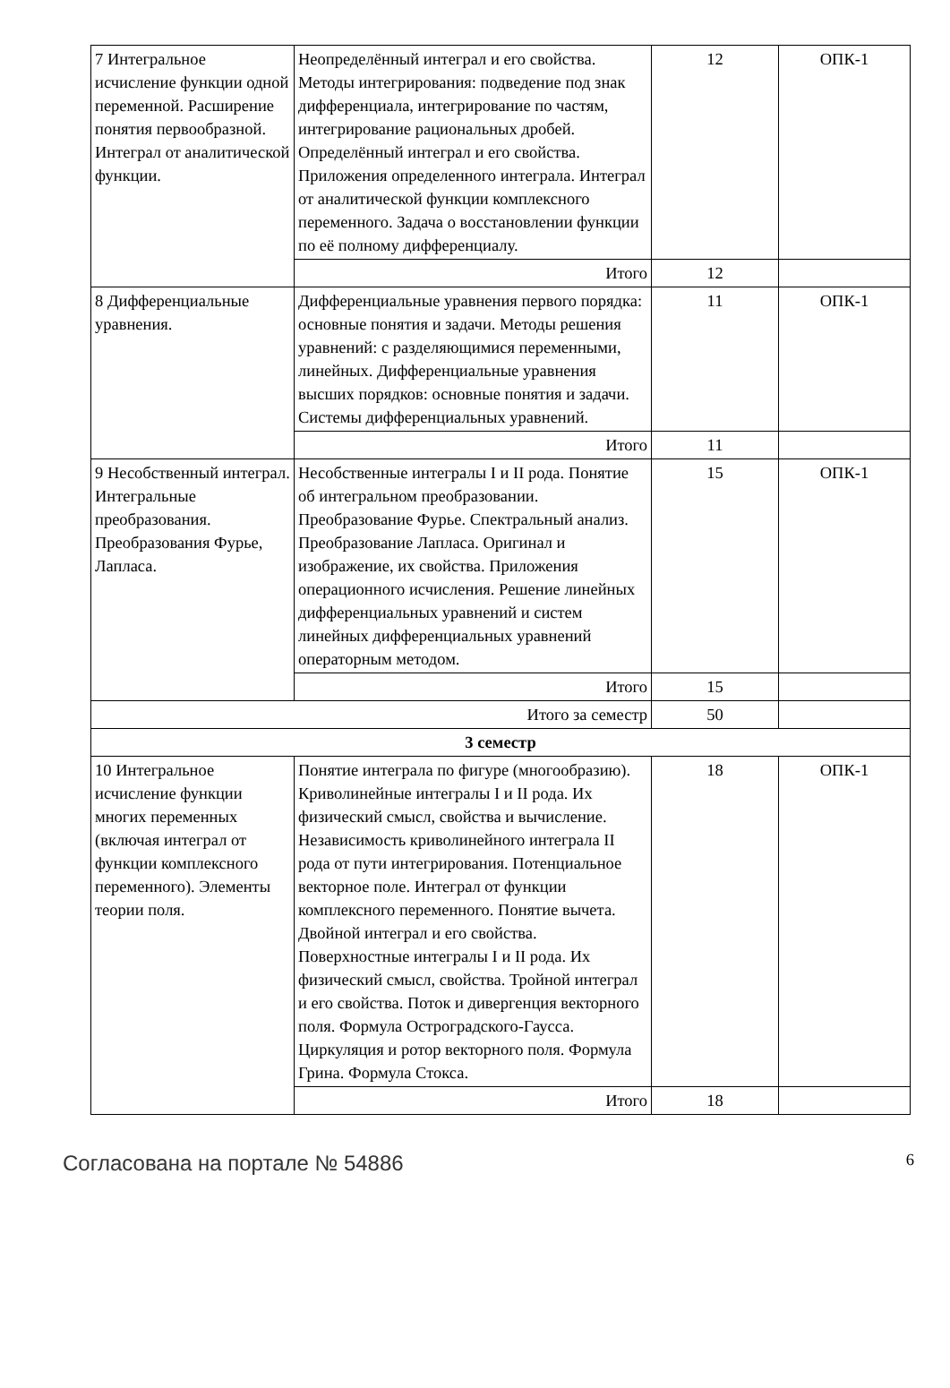| 7 Интегральное исчисление функции одной переменной. Расширение понятия первообразной. Интеграл от аналитической функции. | Неопределённый интеграл и его свойства. Методы интегрирования: подведение под знак дифференциала, интегрирование по частям, интегрирование рациональных дробей. Определённый интеграл и его свойства. Приложения определенного интеграла. Интеграл от аналитической функции комплексного переменного. Задача о восстановлении функции по её полному дифференциалу. | 12 | ОПК-1 |
| | Итого | 12 | |
| 8 Дифференциальные уравнения. | Дифференциальные уравнения первого порядка: основные понятия и задачи. Методы решения уравнений: с разделяющимися переменными, линейных. Дифференциальные уравнения высших порядков: основные понятия и задачи. Системы дифференциальных уравнений. | 11 | ОПК-1 |
| | Итого | 11 | |
| 9 Несобственный интеграл. Интегральные преобразования. Преобразования Фурье, Лапласа. | Несобственные интегралы I и II рода. Понятие об интегральном преобразовании. Преобразование Фурье. Спектральный анализ. Преобразование Лапласа. Оригинал и изображение, их свойства. Приложения операционного исчисления. Решение линейных дифференциальных уравнений и систем линейных дифференциальных уравнений операторным методом. | 15 | ОПК-1 |
| | Итого | 15 | |
| Итого за семестр | | 50 | |
| 3 семестр | | | |
| 10 Интегральное исчисление функции многих переменных (включая интеграл от функции комплексного переменного). Элементы теории поля. | Понятие интеграла по фигуре (многообразию). Криволинейные интегралы I и II рода. Их физический смысл, свойства и вычисление. Независимость криволинейного интеграла II рода от пути интегрирования. Потенциальное векторное поле. Интеграл от функции комплексного переменного. Понятие вычета. Двойной интеграл и его свойства. Поверхностные интегралы I и II рода. Их физический смысл, свойства. Тройной интеграл и его свойства. Поток и дивергенция векторного поля. Формула Остроградского-Гаусса. Циркуляция и ротор векторного поля. Формула Грина. Формула Стокса. | 18 | ОПК-1 |
| | Итого | 18 | |
Согласована на портале № 54886 6